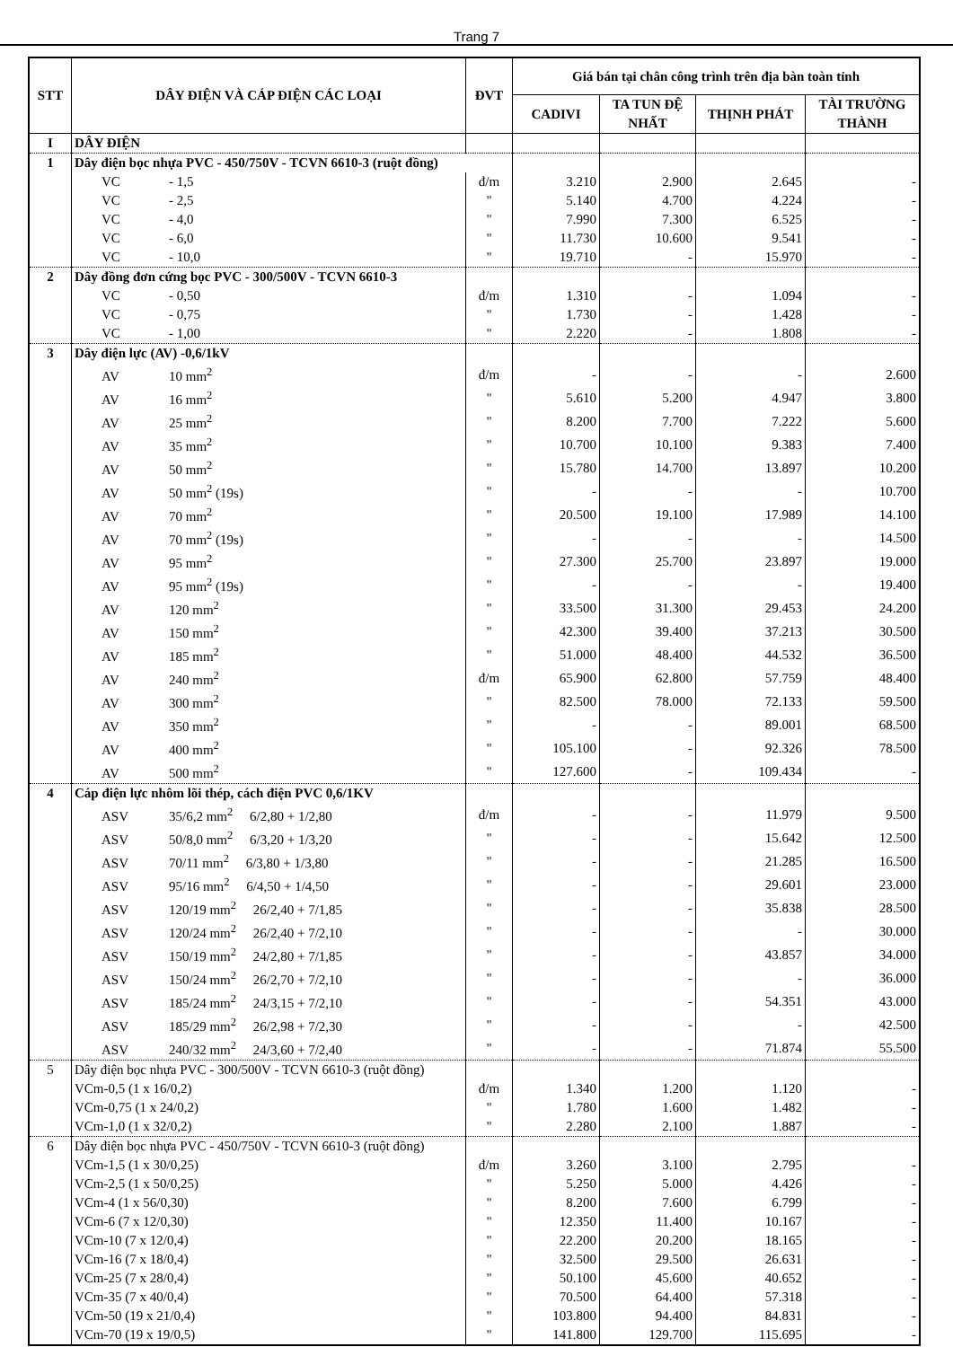Trang 7
| STT | DÂY ĐIỆN VÀ CÁP ĐIỆN CÁC LOẠI | ĐVT | Giá bán tại chân công trình trên địa bàn toàn tỉnh | | | |
| --- | --- | --- | --- | --- | --- | --- |
| | | | CADIVI | TA TUN ĐỆ NHẤT | THỊNH PHÁT | TÀI TRƯỜNG THÀNH |
| I | DÂY ĐIỆN | | | | | |
| 1 | Dây điện bọc nhựa PVC - 450/750V - TCVN 6610-3 (ruột đồng) | | | | | |
| | VC - 1,5 | đ/m | 3.210 | 2.900 | 2.645 | - |
| | VC - 2,5 | " | 5.140 | 4.700 | 4.224 | - |
| | VC - 4,0 | " | 7.990 | 7.300 | 6.525 | - |
| | VC - 6,0 | " | 11.730 | 10.600 | 9.541 | - |
| | VC - 10,0 | " | 19.710 | - | 15.970 | - |
| 2 | Dây đồng đơn cứng bọc PVC - 300/500V - TCVN 6610-3 | | | | | |
| | VC - 0,50 | đ/m | 1.310 | - | 1.094 | - |
| | VC - 0,75 | " | 1.730 | - | 1.428 | - |
| | VC - 1,00 | " | 2.220 | - | 1.808 | - |
| 3 | Dây điện lực (AV) -0,6/1kV | | | | | |
| | AV 10 mm<sup>2</sup> | đ/m | - | - | - | 2.600 |
| | AV 16 mm<sup>2</sup> | " | 5.610 | 5.200 | 4.947 | 3.800 |
| | AV 25 mm<sup>2</sup> | " | 8.200 | 7.700 | 7.222 | 5.600 |
| | AV 35 mm<sup>2</sup> | " | 10.700 | 10.100 | 9.383 | 7.400 |
| | AV 50 mm<sup>2</sup> | " | 15.780 | 14.700 | 13.897 | 10.200 |
| | AV 50 mm<sup>2</sup> (19s) | " | - | - | - | 10.700 |
| | AV 70 mm<sup>2</sup> | " | 20.500 | 19.100 | 17.989 | 14.100 |
| | AV 70 mm<sup>2</sup> (19s) | " | - | - | - | 14.500 |
| | AV 95 mm<sup>2</sup> | " | 27.300 | 25.700 | 23.897 | 19.000 |
| | AV 95 mm<sup>2</sup> (19s) | " | - | - | - | 19.400 |
| | AV 120 mm<sup>2</sup> | " | 33.500 | 31.300 | 29.453 | 24.200 |
| | AV 150 mm<sup>2</sup> | " | 42.300 | 39.400 | 37.213 | 30.500 |
| | AV 185 mm<sup>2</sup> | " | 51.000 | 48.400 | 44.532 | 36.500 |
| | AV 240 mm<sup>2</sup> | đ/m | 65.900 | 62.800 | 57.759 | 48.400 |
| | AV 300 mm<sup>2</sup> | " | 82.500 | 78.000 | 72.133 | 59.500 |
| | AV 350 mm<sup>2</sup> | " | - | - | 89.001 | 68.500 |
| | AV 400 mm<sup>2</sup> | " | 105.100 | - | 92.326 | 78.500 |
| | AV 500 mm<sup>2</sup> | " | 127.600 | - | 109.434 | - |
| 4 | Cáp điện lực nhôm lõi thép, cách điện PVC 0,6/1KV | | | | | |
| | ASV 35/6,2 mm<sup>2</sup> 6/2,80 + 1/2,80 | đ/m | - | - | 11.979 | 9.500 |
| | ASV 50/8,0 mm<sup>2</sup> 6/3,20 + 1/3,20 | " | - | - | 15.642 | 12.500 |
| | ASV 70/11 mm<sup>2</sup> 6/3,80 + 1/3,80 | " | - | - | 21.285 | 16.500 |
| | ASV 95/16 mm<sup>2</sup> 6/4,50 + 1/4,50 | " | - | - | 29.601 | 23.000 |
| | ASV 120/19 mm<sup>2</sup> 26/2,40 + 7/1,85 | " | - | - | 35.838 | 28.500 |
| | ASV 120/24 mm<sup>2</sup> 26/2,40 + 7/2,10 | " | - | - | - | 30.000 |
| | ASV 150/19 mm<sup>2</sup> 24/2,80 + 7/1,85 | " | - | - | 43.857 | 34.000 |
| | ASV 150/24 mm<sup>2</sup> 26/2,70 + 7/2,10 | " | - | - | - | 36.000 |
| | ASV 185/24 mm<sup>2</sup> 24/3,15 + 7/2,10 | " | - | - | 54.351 | 43.000 |
| | ASV 185/29 mm<sup>2</sup> 26/2,98 + 7/2,30 | " | - | - | - | 42.500 |
| | ASV 240/32 mm<sup>2</sup> 24/3,60 + 7/2,40 | " | - | - | 71.874 | 55.500 |
| 5 | Dây điện bọc nhựa PVC - 300/500V - TCVN 6610-3 (ruột đồng) | | | | | |
| | VCm-0,5 (1 x 16/0,2) | đ/m | 1.340 | 1.200 | 1.120 | - |
| | VCm-0,75 (1 x 24/0,2) | " | 1.780 | 1.600 | 1.482 | - |
| | VCm-1,0 (1 x 32/0,2) | " | 2.280 | 2.100 | 1.887 | - |
| 6 | Dây điện bọc nhựa PVC - 450/750V - TCVN 6610-3 (ruột đồng) | | | | | |
| | VCm-1,5 (1 x 30/0,25) | đ/m | 3.260 | 3.100 | 2.795 | - |
| | VCm-2,5 (1 x 50/0,25) | " | 5.250 | 5.000 | 4.426 | - |
| | VCm-4 (1 x 56/0,30) | " | 8.200 | 7.600 | 6.799 | - |
| | VCm-6 (7 x 12/0,30) | " | 12.350 | 11.400 | 10.167 | - |
| | VCm-10 (7 x 12/0,4) | " | 22.200 | 20.200 | 18.165 | - |
| | VCm-16 (7 x 18/0,4) | " | 32.500 | 29.500 | 26.631 | - |
| | VCm-25 (7 x 28/0,4) | " | 50.100 | 45.600 | 40.652 | - |
| | VCm-35 (7 x 40/0,4) | " | 70.500 | 64.400 | 57.318 | - |
| | VCm-50 (19 x 21/0,4) | " | 103.800 | 94.400 | 84.831 | - |
| | VCm-70 (19 x 19/0,5) | " | 141.800 | 129.700 | 115.695 | - |